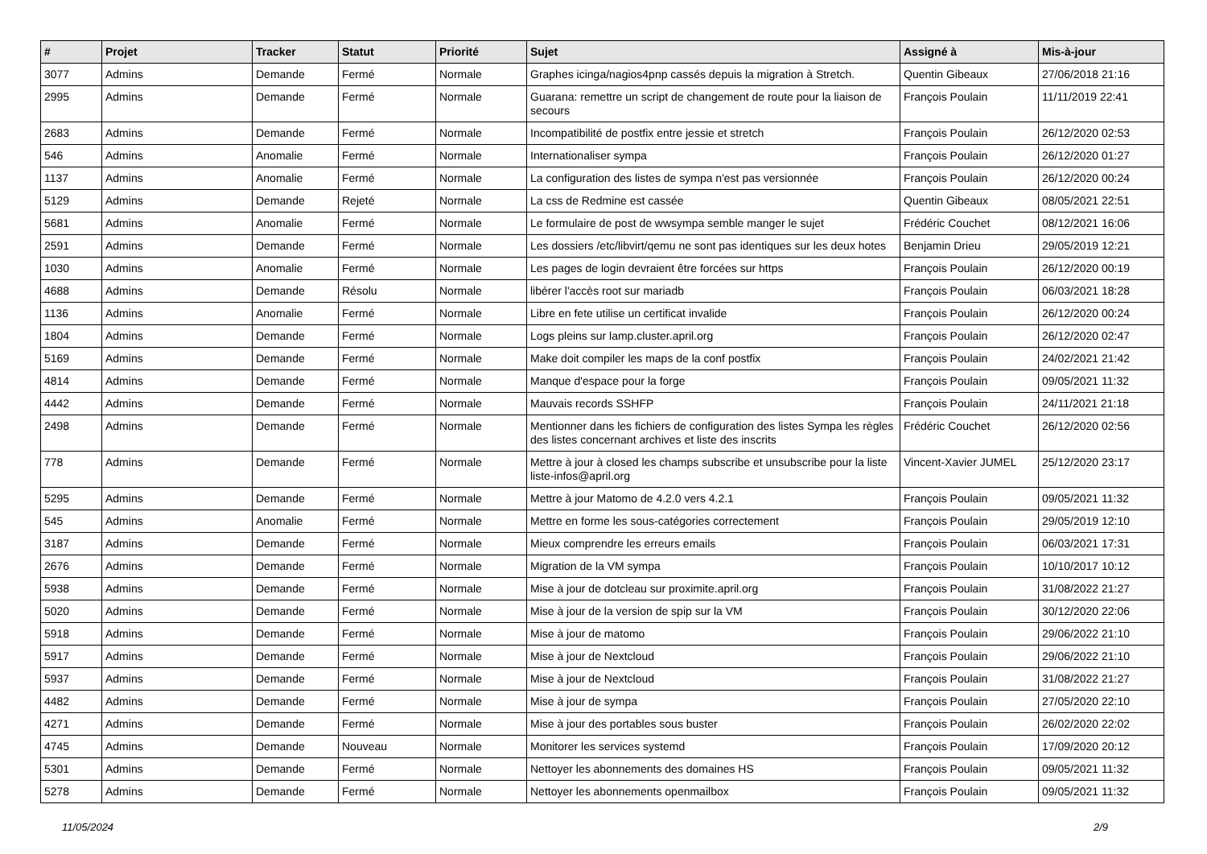| # | Projet | Tracker | Statut | Priorité | Sujet | Assigné à | Mis-à-jour |
| --- | --- | --- | --- | --- | --- | --- | --- |
| 3077 | Admins | Demande | Fermé | Normale | Graphes icinga/nagios4pnp cassés depuis la migration à Stretch. | Quentin Gibeaux | 27/06/2018 21:16 |
| 2995 | Admins | Demande | Fermé | Normale | Guarana: remettre un script de changement de route pour la liaison de secours | François Poulain | 11/11/2019 22:41 |
| 2683 | Admins | Demande | Fermé | Normale | Incompatibilité de postfix entre jessie et stretch | François Poulain | 26/12/2020 02:53 |
| 546 | Admins | Anomalie | Fermé | Normale | Internationaliser sympa | François Poulain | 26/12/2020 01:27 |
| 1137 | Admins | Anomalie | Fermé | Normale | La configuration des listes de sympa n'est pas versionnée | François Poulain | 26/12/2020 00:24 |
| 5129 | Admins | Demande | Rejeté | Normale | La css de Redmine est cassée | Quentin Gibeaux | 08/05/2021 22:51 |
| 5681 | Admins | Anomalie | Fermé | Normale | Le formulaire de post de wwsympa semble manger le sujet | Frédéric Couchet | 08/12/2021 16:06 |
| 2591 | Admins | Demande | Fermé | Normale | Les dossiers /etc/libvirt/qemu ne sont pas identiques sur les deux hotes | Benjamin Drieu | 29/05/2019 12:21 |
| 1030 | Admins | Anomalie | Fermé | Normale | Les pages de login devraient être forcées sur https | François Poulain | 26/12/2020 00:19 |
| 4688 | Admins | Demande | Résolu | Normale | libérer l'accès root sur mariadb | François Poulain | 06/03/2021 18:28 |
| 1136 | Admins | Anomalie | Fermé | Normale | Libre en fete utilise un certificat invalide | François Poulain | 26/12/2020 00:24 |
| 1804 | Admins | Demande | Fermé | Normale | Logs pleins sur lamp.cluster.april.org | François Poulain | 26/12/2020 02:47 |
| 5169 | Admins | Demande | Fermé | Normale | Make doit compiler les maps de la conf postfix | François Poulain | 24/02/2021 21:42 |
| 4814 | Admins | Demande | Fermé | Normale | Manque d'espace pour la forge | François Poulain | 09/05/2021 11:32 |
| 4442 | Admins | Demande | Fermé | Normale | Mauvais records SSHFP | François Poulain | 24/11/2021 21:18 |
| 2498 | Admins | Demande | Fermé | Normale | Mentionner dans les fichiers de configuration des listes Sympa les règles des listes concernant archives et liste des inscrits | Frédéric Couchet | 26/12/2020 02:56 |
| 778 | Admins | Demande | Fermé | Normale | Mettre à jour à closed les champs subscribe et unsubscribe pour la liste liste-infos@april.org | Vincent-Xavier JUMEL | 25/12/2020 23:17 |
| 5295 | Admins | Demande | Fermé | Normale | Mettre à jour Matomo de 4.2.0 vers 4.2.1 | François Poulain | 09/05/2021 11:32 |
| 545 | Admins | Anomalie | Fermé | Normale | Mettre en forme les sous-catégories correctement | François Poulain | 29/05/2019 12:10 |
| 3187 | Admins | Demande | Fermé | Normale | Mieux comprendre les erreurs emails | François Poulain | 06/03/2021 17:31 |
| 2676 | Admins | Demande | Fermé | Normale | Migration de la VM sympa | François Poulain | 10/10/2017 10:12 |
| 5938 | Admins | Demande | Fermé | Normale | Mise à jour de dotcleau sur proximite.april.org | François Poulain | 31/08/2022 21:27 |
| 5020 | Admins | Demande | Fermé | Normale | Mise à jour de la version de spip sur la VM | François Poulain | 30/12/2020 22:06 |
| 5918 | Admins | Demande | Fermé | Normale | Mise à jour de matomo | François Poulain | 29/06/2022 21:10 |
| 5917 | Admins | Demande | Fermé | Normale | Mise à jour de Nextcloud | François Poulain | 29/06/2022 21:10 |
| 5937 | Admins | Demande | Fermé | Normale | Mise à jour de Nextcloud | François Poulain | 31/08/2022 21:27 |
| 4482 | Admins | Demande | Fermé | Normale | Mise à jour de sympa | François Poulain | 27/05/2020 22:10 |
| 4271 | Admins | Demande | Fermé | Normale | Mise à jour des portables sous buster | François Poulain | 26/02/2020 22:02 |
| 4745 | Admins | Demande | Nouveau | Normale | Monitorer les services systemd | François Poulain | 17/09/2020 20:12 |
| 5301 | Admins | Demande | Fermé | Normale | Nettoyer les abonnements des domaines HS | François Poulain | 09/05/2021 11:32 |
| 5278 | Admins | Demande | Fermé | Normale | Nettoyer les abonnements openmailbox | François Poulain | 09/05/2021 11:32 |
11/05/2024 2/9